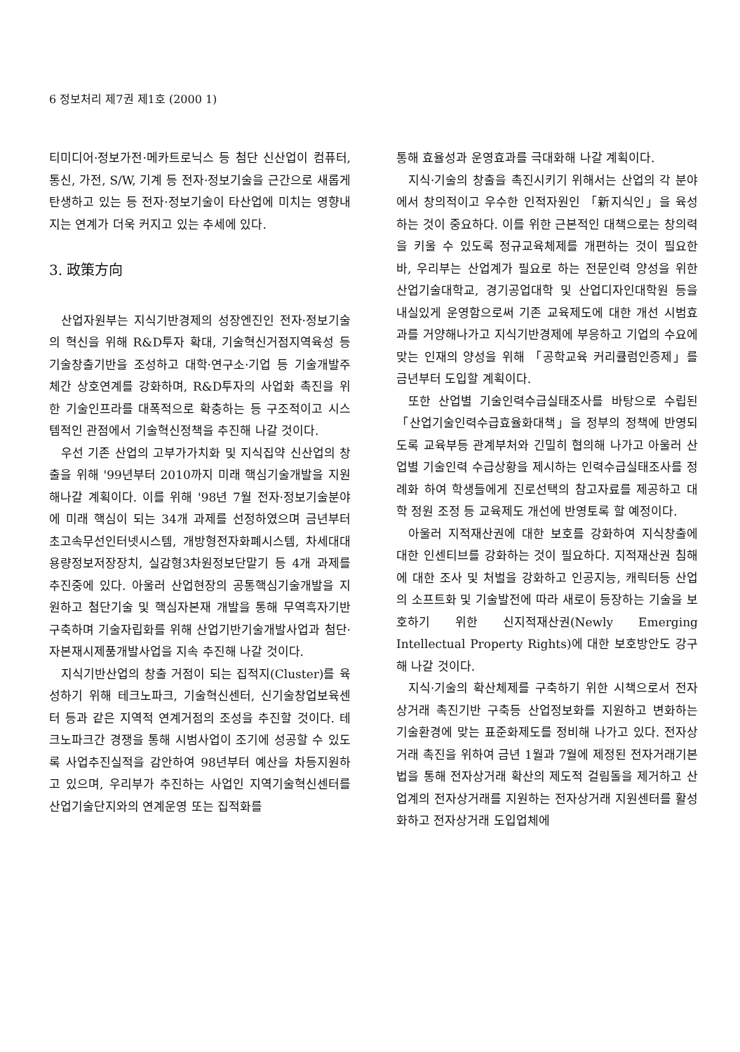6 정보처리 제7권 제1호 (2000 1)
티미디어·정보가전·메카트로닉스 등 첨단 신산업이 컴퓨터, 통신, 가전, S/W, 기계 등 전자·정보기술을 근간으로 새롭게 탄생하고 있는 등 전자·정보기술이 타산업에 미치는 영향내지는 연계가 더욱 커지고 있는 추세에 있다.
3. 政策方向
산업자원부는 지식기반경제의 성장엔진인 전자·정보기술의 혁신을 위해 R&D투자 확대, 기술혁신거점지역육성 등 기술창출기반을 조성하고 대학·연구소·기업 등 기술개발주체간 상호연계를 강화하며, R&D투자의 사업화 촉진을 위한 기술인프라를 대폭적으로 확충하는 등 구조적이고 시스템적인 관점에서 기술혁신정책을 추진해 나갈 것이다.
우선 기존 산업의 고부가가치화 및 지식집약 신산업의 창출을 위해 '99년부터 2010까지 미래 핵심기술개발을 지원해나갈 계획이다. 이를 위해 '98년 7월 전자·정보기술분야에 미래 핵심이 되는 34개 과제를 선정하였으며 금년부터 초고속무선인터넷시스템, 개방형전자화폐시스템, 차세대대용량정보저장장치, 실감형3차원정보단말기 등 4개 과제를 추진중에 있다. 아울러 산업현장의 공통핵심기술개발을 지원하고 첨단기술 및 핵심자본재 개발을 통해 무역흑자기반 구축하며 기술자립화를 위해 산업기반기술개발사업과 첨단·자본재시제품개발사업을 지속 추진해 나갈 것이다.
지식기반산업의 창출 거점이 되는 집적지(Cluster)를 육성하기 위해 테크노파크, 기술혁신센터, 신기술창업보육센터 등과 같은 지역적 연계거점의 조성을 추진할 것이다. 테크노파크간 경쟁을 통해 시범사업이 조기에 성공할 수 있도록 사업추진실적을 감안하여 98년부터 예산을 차등지원하고 있으며, 우리부가 추진하는 사업인 지역기술혁신센터를 산업기술단지와의 연계운영 또는 집적화를
통해 효율성과 운영효과를 극대화해 나갈 계획이다.
지식·기술의 창출을 촉진시키기 위해서는 산업의 각 분야에서 창의적이고 우수한 인적자원인 「新지식인」을 육성하는 것이 중요하다. 이를 위한 근본적인 대책으로는 창의력을 키울 수 있도록 정규교육체제를 개편하는 것이 필요한 바, 우리부는 산업계가 필요로 하는 전문인력 양성을 위한 산업기술대학교, 경기공업대학 및 산업디자인대학원 등을 내실있게 운영함으로써 기존 교육제도에 대한 개선 시범효과를 거양해나가고 지식기반경제에 부응하고 기업의 수요에 맞는 인재의 양성을 위해 「공학교육 커리큘럼인증제」를 금년부터 도입할 계획이다.
또한 산업별 기술인력수급실태조사를 바탕으로 수립된 「산업기술인력수급효율화대책」을 정부의 정책에 반영되도록 교육부등 관계부처와 긴밀히 협의해 나가고 아울러 산업별 기술인력 수급상황을 제시하는 인력수급실태조사를 정례화 하여 학생들에게 진로선택의 참고자료를 제공하고 대학 정원 조정 등 교육제도 개선에 반영토록 할 예정이다.
아울러 지적재산권에 대한 보호를 강화하여 지식창출에 대한 인센티브를 강화하는 것이 필요하다. 지적재산권 침해에 대한 조사 및 처벌을 강화하고 인공지능, 캐릭터등 산업의 소프트화 및 기술발전에 따라 새로이 등장하는 기술을 보호하기 위한 신지적재산권(Newly Emerging Intellectual Property Rights)에 대한 보호방안도 강구해 나갈 것이다.
지식·기술의 확산체제를 구축하기 위한 시책으로서 전자상거래 촉진기반 구축등 산업정보화를 지원하고 변화하는 기술환경에 맞는 표준화제도를 정비해 나가고 있다. 전자상거래 촉진을 위하여 금년 1월과 7월에 제정된 전자거래기본법을 통해 전자상거래 확산의 제도적 걸림돌을 제거하고 산업계의 전자상거래를 지원하는 전자상거래 지원센터를 활성화하고 전자상거래 도입업체에